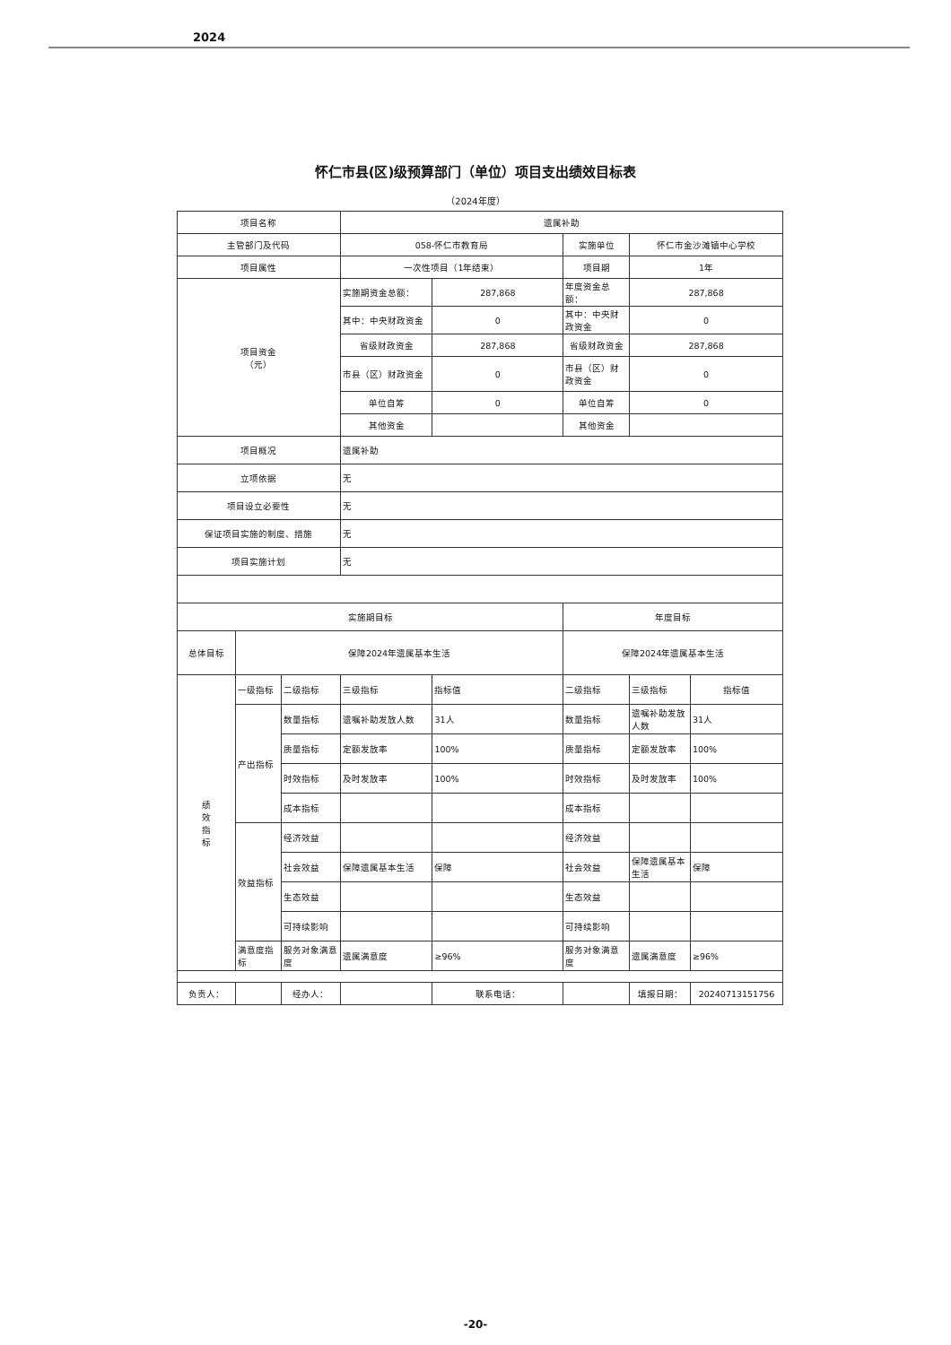2024
怀仁市县(区)级预算部门（单位）项目支出绩效目标表
（2024年度）
| 项目名称 | | | 遗属补助 | | | | |
| 主管部门及代码 | | | 058-怀仁市教育局 | | 实施单位 | 怀仁市金沙滩镇中心学校 | |
| 项目属性 | | | 一次性项目（1年结束） | | 项目期 | 1年 | |
| 项目资金 （元） | | | 实施期资金总额： | 287,868 | 年度资金总额： | 287,868 | |
| | | | 其中：中央财政资金 | 0 | 其中：中央财政资金 | 0 | |
| | | | 省级财政资金 | 287,868 | 省级财政资金 | 287,868 | |
| | | | 市县（区）财政资金 | 0 | 市县（区）财政资金 | 0 | |
| | | | 单位自筹 | 0 | 单位自筹 | 0 | |
| | | | 其他资金 | | 其他资金 | | |
| 项目概况 | | | 遗属补助 | | | | |
| 立项依据 | | | 无 | | | | |
| 项目设立必要性 | | | 无 | | | | |
| 保证项目实施的制度、措施 | | | 无 | | | | |
| 项目实施计划 | | | 无 | | | | |
| 实施期目标 | | | | | 年度目标 | | |
| 总体目标 | 保障2024年遗属基本生活 | | | | 保障2024年遗属基本生活 | | |
| 绩 效 指 标 | 一级指标 | 二级指标 | 三级指标 | 指标值 | 二级指标 | 三级指标 | 指标值 |
| | 产出指标 | 数量指标 | 遗嘱补助发放人数 | 31人 | 数量指标 | 遗嘱补助发放人数 | 31人 |
| | | 质量指标 | 定额发放率 | 100% | 质量指标 | 定额发放率 | 100% |
| | | 时效指标 | 及时发放率 | 100% | 时效指标 | 及时发放率 | 100% |
| | | 成本指标 | | | 成本指标 | | |
| | 效益指标 | 经济效益 | | | 经济效益 | | |
| | | 社会效益 | 保障遗属基本生活 | 保障 | 社会效益 | 保障遗属基本生活 | 保障 |
| | | 生态效益 | | | 生态效益 | | |
| | | 可持续影响 | | | 可持续影响 | | |
| | 满意度指标 | 服务对象满意度 | 遗属满意度 | ≥96% | 服务对象满意度 | 遗属满意度 | ≥96% |
| 负责人： | | 经办人： | | 联系电话： | | 填报日期： | 20240713151756 |
-20-